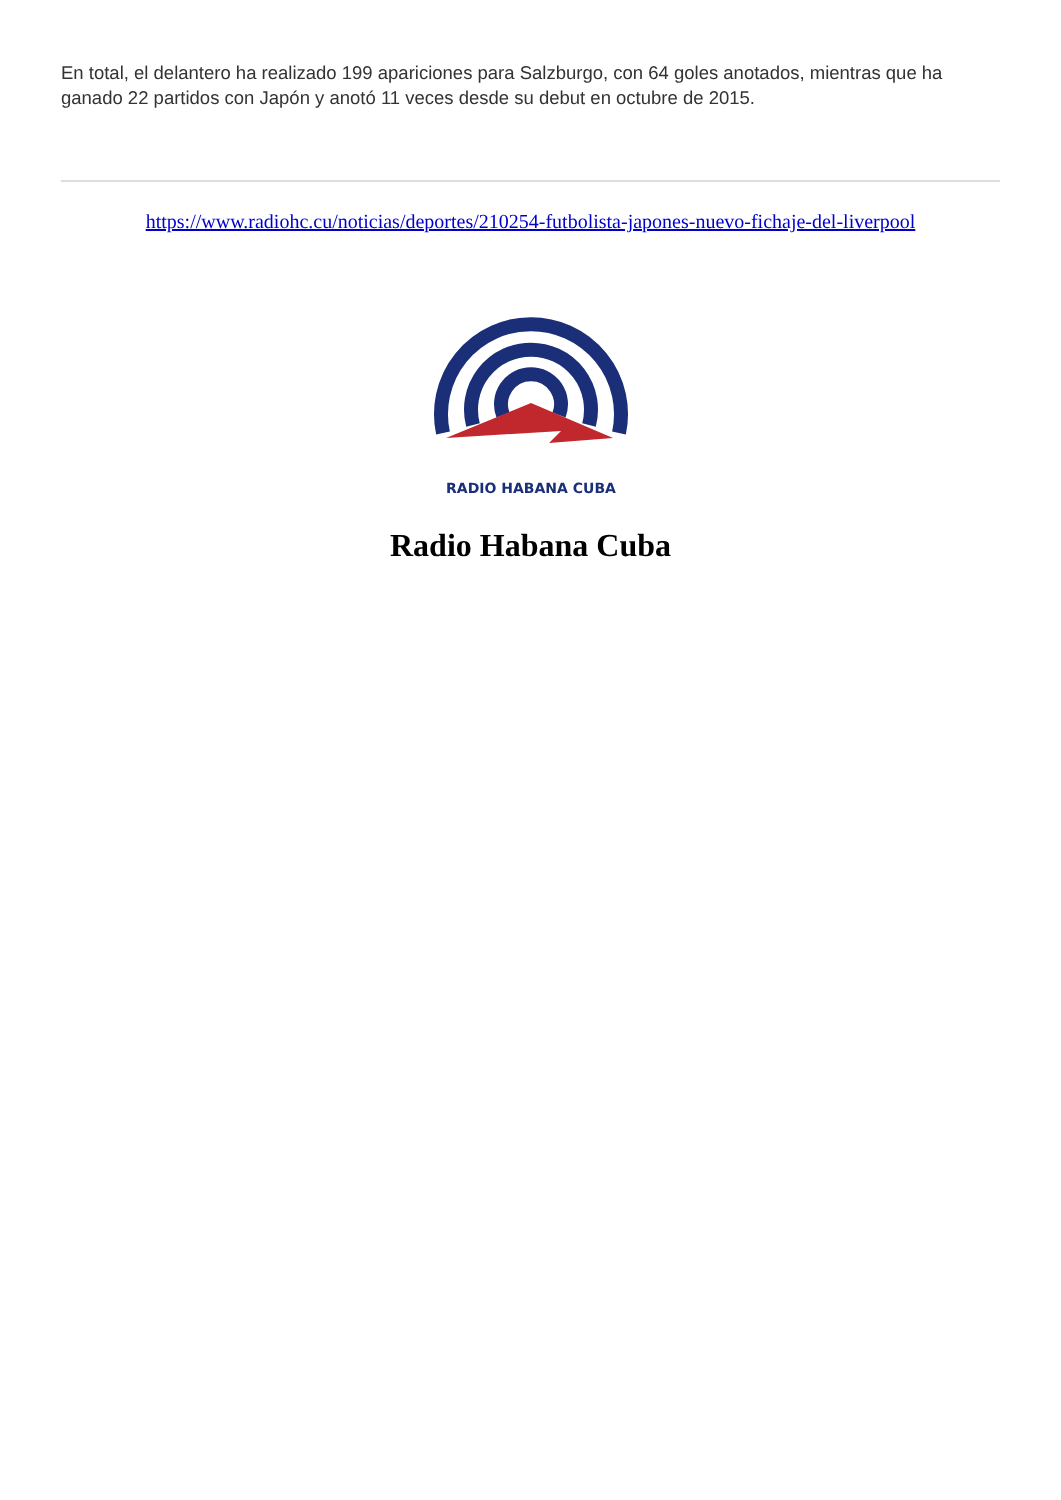En total, el delantero ha realizado 199 apariciones para Salzburgo, con 64 goles anotados, mientras que ha ganado 22 partidos con Japón y anotó 11 veces desde su debut en octubre de 2015.
https://www.radiohc.cu/noticias/deportes/210254-futbolista-japones-nuevo-fichaje-del-liverpool
RADIO HABANA CUBA
Radio Habana Cuba